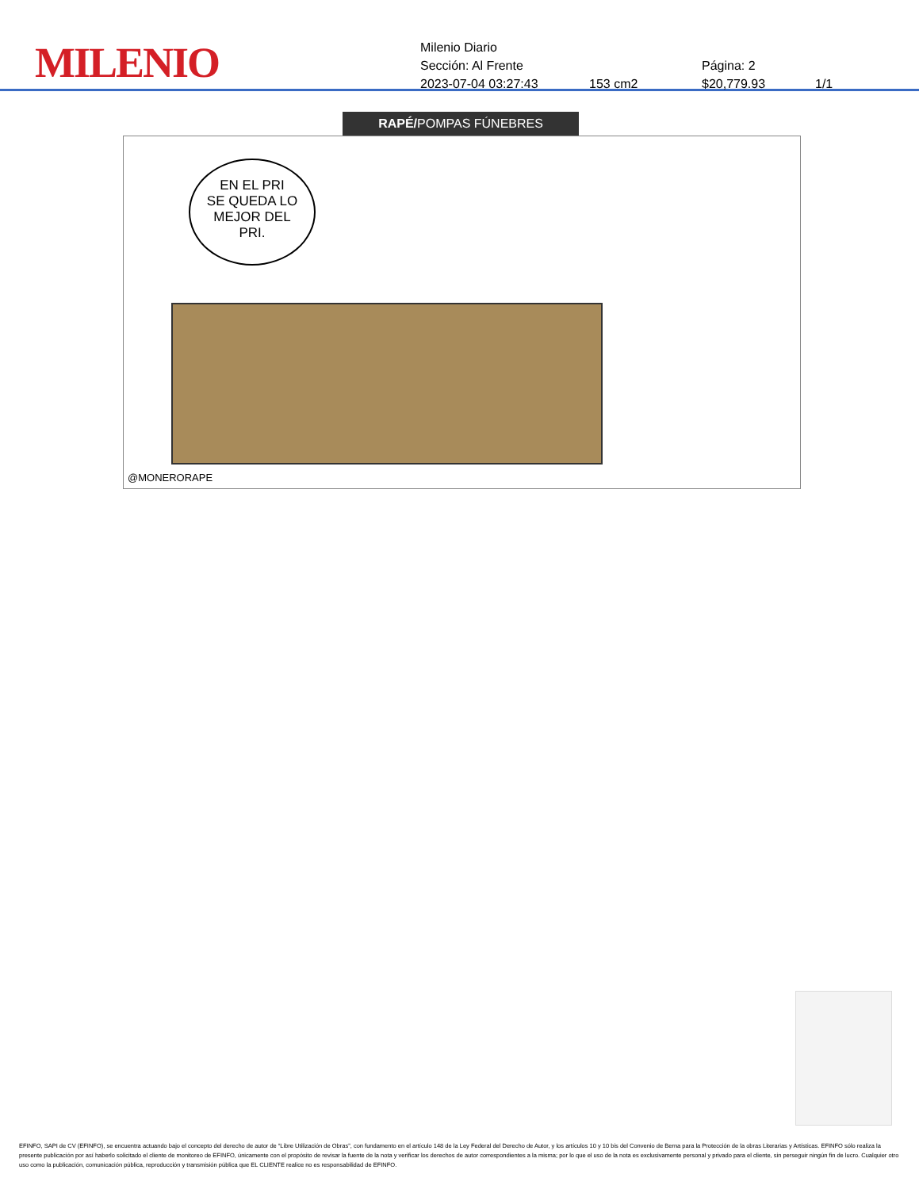MILENIO
Milenio Diario
Sección: Al Frente Página: 2
2023-07-04 03:27:43 153 cm2 $20,779.93 1/1
RAPÉ/POMPAS FÚNEBRES
EN EL PRI
SE QUEDA LO
MEJOR DEL
PRI.
@MONERORAPE
EFINFO, SAPI de CV (EFINFO), se encuentra actuando bajo el concepto del derecho de autor de “Libre Utilización de Obras”, con fundamento en el artículo 148 de la Ley Federal del Derecho de Autor, y los artículos 10 y 10 bis del Convenio de Berna para la Protección de la obras Literarias y Artísticas. EFINFO sólo realiza la presente publicación por así haberlo solicitado el cliente de monitoreo de EFINFO, únicamente con el propósito de revisar la fuente de la nota y verificar los derechos de autor correspondientes a la misma; por lo que el uso de la nota es exclusivamente personal y privado para el cliente, sin perseguir ningún fin de lucro. Cualquier otro uso como la publicación, comunicación pública, reproducción y transmisión pública que EL CLIENTE realice no es responsabilidad de EFINFO.